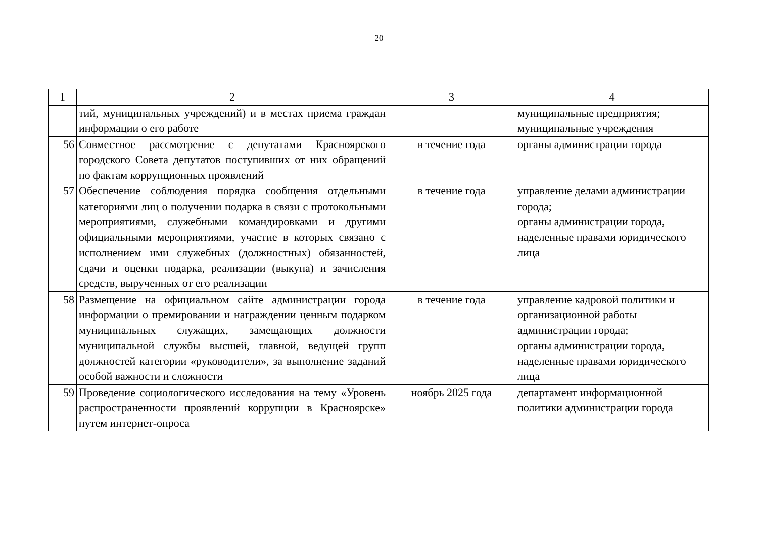20
| 1 | 2 | 3 | 4 |
| --- | --- | --- | --- |
| | тий, муниципальных учреждений) и в местах приема граждан информации о его работе | | муниципальные предприятия; муниципальные учреждения |
| 56 | Совместное рассмотрение с депутатами Красноярского городского Совета депутатов поступивших от них обращений по фактам коррупционных проявлений | в течение года | органы администрации города |
| 57 | Обеспечение соблюдения порядка сообщения отдельными категориями лиц о получении подарка в связи с протокольными мероприятиями, служебными командировками и другими официальными мероприятиями, участие в которых связано с исполнением ими служебных (должностных) обязанностей, сдачи и оценки подарка, реализации (выкупа) и зачисления средств, вырученных от его реализации | в течение года | управление делами администрации города; органы администрации города, наделенные правами юридического лица |
| 58 | Размещение на официальном сайте администрации города информации о премировании и награждении ценным подарком муниципальных служащих, замещающих должности муниципальной службы высшей, главной, ведущей групп должностей категории «руководители», за выполнение заданий особой важности и сложности | в течение года | управление кадровой политики и организационной работы администрации города; органы администрации города, наделенные правами юридического лица |
| 59 | Проведение социологического исследования на тему «Уровень распространенности проявлений коррупции в Красноярске» путем интернет-опроса | ноябрь 2025 года | департамент информационной политики администрации города |